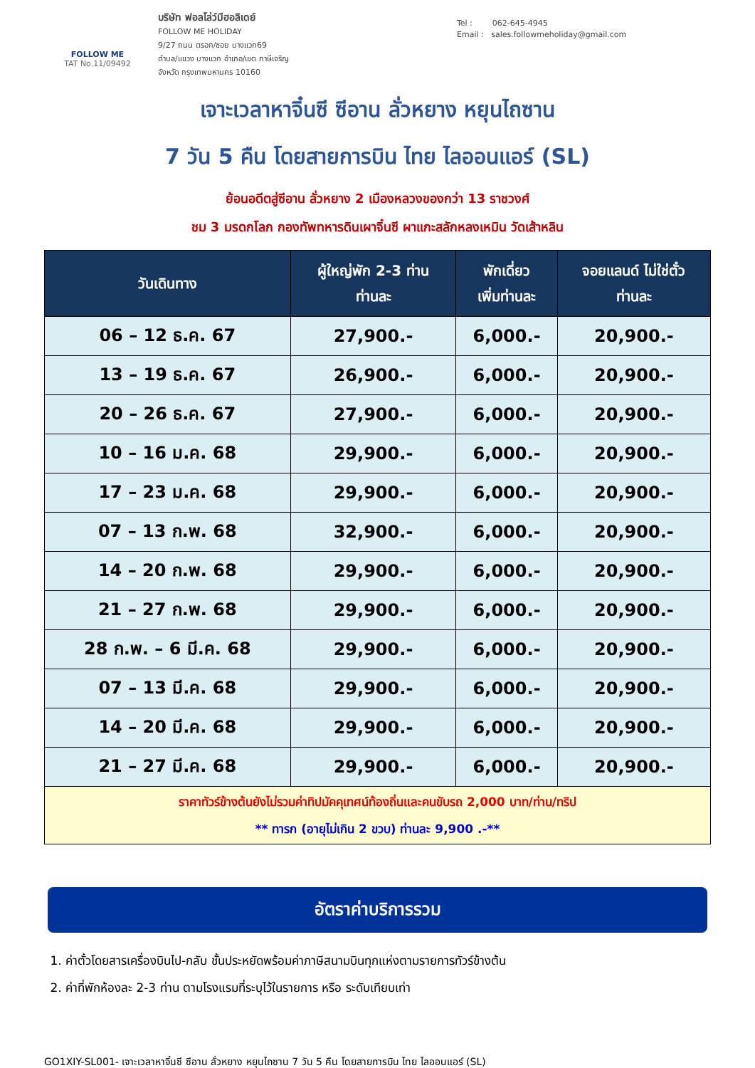FOLLOW ME
TAT No.11/09492
บริษัท ฟอลโล่ว์มีฮอลิเดย์
FOLLOW ME HOLIDAY
9/27 ถนน ตรอก/ซอย บางแวก69
ตำบล/แขวง บางแวก อำเภอ/เขต ภาษีเจริญ
จังหวัด กรุงเทพมหานคร 10160
Tel : 062-645-4945
Email : sales.followmeholiday@gmail.com
เจาะเวลาหาจิ๋นซี ซีอาน ลั่วหยาง หยุนไถซาน
7 วัน 5 คืน โดยสายการบิน ไทย ไลออนแอร์ (SL)
ย้อนอดีตสู่ซีอาน ลั่วหยาง 2 เมืองหลวงของกว่า 13 ราชวงศ์
ชม 3 มรดกโลก กองทัพทหารดินเผาจิ๋นซี ผาแกะสลักหลงเหมิน วัดเส้าหลิน
| วันเดินทาง | ผู้ใหญ่พัก 2-3 ท่าน ท่านละ | พักเดี่ยว เพิ่มท่านละ | จอยแลนด์ ไม่ใช่ตั๋ว ท่านละ |
| --- | --- | --- | --- |
| 06 – 12 ธ.ค. 67 | 27,900.- | 6,000.- | 20,900.- |
| 13 – 19 ธ.ค. 67 | 26,900.- | 6,000.- | 20,900.- |
| 20 – 26 ธ.ค. 67 | 27,900.- | 6,000.- | 20,900.- |
| 10 – 16 ม.ค. 68 | 29,900.- | 6,000.- | 20,900.- |
| 17 – 23 ม.ค. 68 | 29,900.- | 6,000.- | 20,900.- |
| 07 – 13 ก.พ. 68 | 32,900.- | 6,000.- | 20,900.- |
| 14 – 20 ก.พ. 68 | 29,900.- | 6,000.- | 20,900.- |
| 21 – 27 ก.พ. 68 | 29,900.- | 6,000.- | 20,900.- |
| 28 ก.พ. – 6 มี.ค. 68 | 29,900.- | 6,000.- | 20,900.- |
| 07 – 13 มี.ค. 68 | 29,900.- | 6,000.- | 20,900.- |
| 14 – 20 มี.ค. 68 | 29,900.- | 6,000.- | 20,900.- |
| 21 – 27 มี.ค. 68 | 29,900.- | 6,000.- | 20,900.- |
| ราคาทัวร์ข้างต้นยังไม่รวมค่าทิปมัคคุเทศน์ท้องถิ่นและคนขับรถ 2,000 บาท/ท่าน/ทริป ** ทารก (อายุไม่เกิน 2 ขวบ) ท่านละ 9,900 .-** | | | |
อัตราค่าบริการรวม
1. ค่าตั๋วโดยสารเครื่องบินไป-กลับ ชั้นประหยัดพร้อมค่าภาษีสนามบินทุกแห่งตามรายการทัวร์ข้างต้น
2. ค่าที่พักห้องละ 2-3 ท่าน ตามโรงแรมที่ระบุไว้ในรายการ หรือ ระดับเทียบเท่า
GO1XIY-SL001- เจาะเวลาหาจิ๋นซี ซีอาน ลั่วหยาง หยุนไถซาน 7 วัน 5 คืน โดยสายการบิน ไทย ไลออนแอร์ (SL)